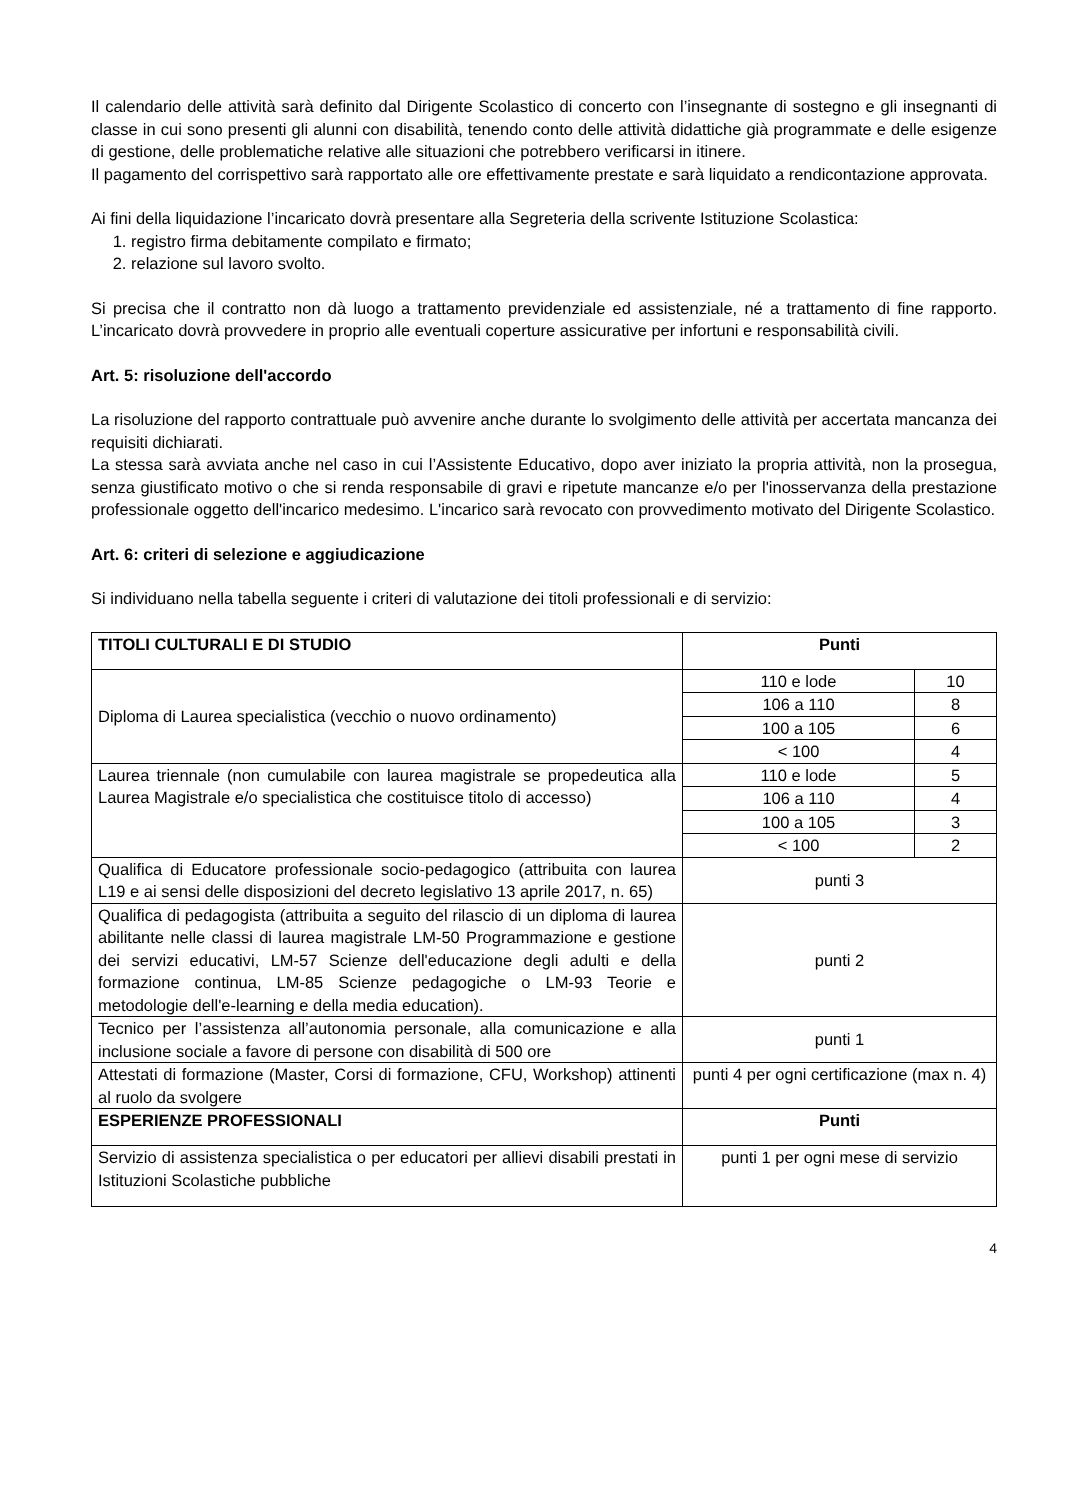Il calendario delle attività sarà definito dal Dirigente Scolastico di concerto con l’insegnante di sostegno e gli insegnanti di classe in cui sono presenti gli alunni con disabilità, tenendo conto delle attività didattiche già programmate e delle esigenze di gestione, delle problematiche relative alle situazioni che potrebbero verificarsi in itinere.
Il pagamento del corrispettivo sarà rapportato alle ore effettivamente prestate e sarà liquidato a rendicontazione approvata.
Ai fini della liquidazione l’incaricato dovrà presentare alla Segreteria della scrivente Istituzione Scolastica:
1. registro firma debitamente compilato e firmato;
2. relazione sul lavoro svolto.
Si precisa che il contratto non dà luogo a trattamento previdenziale ed assistenziale, né a trattamento di fine rapporto. L’incaricato dovrà provvedere in proprio alle eventuali coperture assicurative per infortuni e responsabilità civili.
Art. 5: risoluzione dell'accordo
La risoluzione del rapporto contrattuale può avvenire anche durante lo svolgimento delle attività per accertata mancanza dei requisiti dichiarati.
La stessa sarà avviata anche nel caso in cui l’Assistente Educativo, dopo aver iniziato la propria attività, non la prosegua, senza giustificato motivo o che si renda responsabile di gravi e ripetute mancanze e/o per l'inosservanza della prestazione professionale oggetto dell'incarico medesimo. L'incarico sarà revocato con provvedimento motivato del Dirigente Scolastico.
Art. 6: criteri di selezione e aggiudicazione
Si individuano nella tabella seguente i criteri di valutazione dei titoli professionali e di servizio:
| TITOLI CULTURALI E DI STUDIO | Punti | |
| --- | --- | --- |
| Diploma di Laurea specialistica (vecchio o nuovo ordinamento) | 110 e lode | 10 |
| | 106 a 110 | 8 |
| | 100 a 105 | 6 |
| | < 100 | 4 |
| Laurea triennale (non cumulabile con laurea magistrale se propedeutica alla Laurea Magistrale e/o specialistica che costituisce titolo di accesso) | 110 e lode | 5 |
| | 106 a 110 | 4 |
| | 100 a 105 | 3 |
| | < 100 | 2 |
| Qualifica di Educatore professionale socio-pedagogico (attribuita con laurea L19 e ai sensi delle disposizioni del decreto legislativo 13 aprile 2017, n. 65) | punti 3 | |
| Qualifica di pedagogista (attribuita a seguito del rilascio di un diploma di laurea abilitante nelle classi di laurea magistrale LM-50 Programmazione e gestione dei servizi educativi, LM-57 Scienze dell'educazione degli adulti e della formazione continua, LM-85 Scienze pedagogiche o LM-93 Teorie e metodologie dell'e-learning e della media education). | punti 2 | |
| Tecnico per l’assistenza all’autonomia personale, alla comunicazione e alla inclusione sociale a favore di persone con disabilità di 500 ore | punti 1 | |
| Attestati di formazione (Master, Corsi di formazione, CFU, Workshop) attinenti al ruolo da svolgere | punti 4 per ogni certificazione (max n. 4) | |
| ESPERIENZE PROFESSIONALI | Punti | |
| Servizio di assistenza specialistica o per educatori per allievi disabili prestati in Istituzioni Scolastiche pubbliche | punti 1 per ogni mese di servizio | |
4